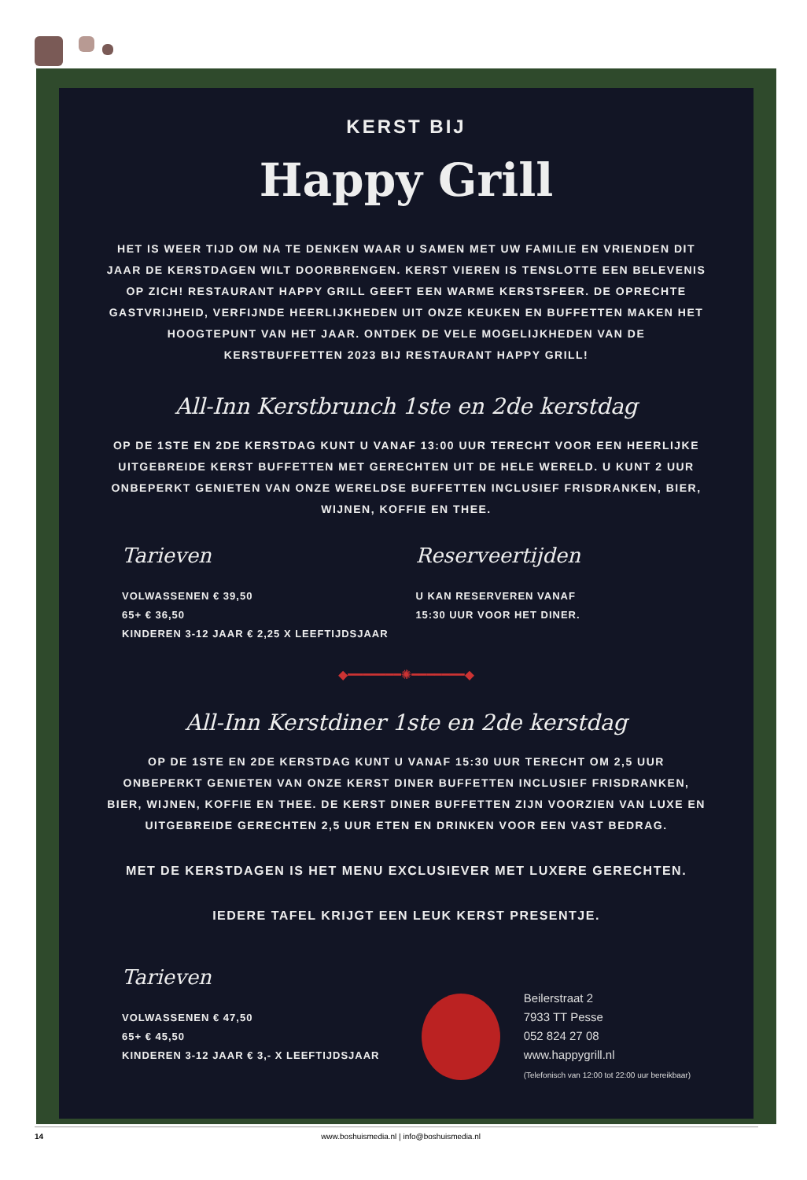KERST BIJ
Happy Grill
HET IS WEER TIJD OM NA TE DENKEN WAAR U SAMEN MET UW FAMILIE EN VRIENDEN DIT JAAR DE KERSTDAGEN WILT DOORBRENGEN. KERST VIEREN IS TENSLOTTE EEN BELEVENIS OP ZICH! RESTAURANT HAPPY GRILL GEEFT EEN WARME KERSTSFEER. DE OPRECHTE GASTVRIJHEID, VERFIJNDE HEERLIJKHEDEN UIT ONZE KEUKEN EN BUFFETTEN MAKEN HET HOOGTEPUNT VAN HET JAAR. ONTDEK DE VELE MOGELIJKHEDEN VAN DE KERSTBUFFETTEN 2023 BIJ RESTAURANT HAPPY GRILL!
All-Inn Kerstbrunch 1ste en 2de kerstdag
OP DE 1STE EN 2DE KERSTDAG KUNT U VANAF 13:00 UUR TERECHT VOOR EEN HEERLIJKE UITGEBREIDE KERST BUFFETTEN MET GERECHTEN UIT DE HELE WERELD. U KUNT 2 UUR ONBEPERKT GENIETEN VAN ONZE WERELDSE BUFFETTEN INCLUSIEF FRISDRANKEN, BIER, WIJNEN, KOFFIE EN THEE.
Tarieven
VOLWASSENEN € 39,50
65+ € 36,50
KINDEREN 3-12 JAAR € 2,25 X LEEFTIJDSJAAR
Reserveertijden
U KAN RESERVEREN VANAF
15:30 UUR VOOR HET DINER.
◆━━━━━━━✺━━━━━━━◆
All-Inn Kerstdiner 1ste en 2de kerstdag
OP DE 1STE EN 2DE KERSTDAG KUNT U VANAF 15:30 UUR TERECHT OM 2,5 UUR ONBEPERKT GENIETEN VAN ONZE KERST DINER BUFFETTEN INCLUSIEF FRISDRANKEN, BIER, WIJNEN, KOFFIE EN THEE. DE KERST DINER BUFFETTEN ZIJN VOORZIEN VAN LUXE EN UITGEBREIDE GERECHTEN 2,5 UUR ETEN EN DRINKEN VOOR EEN VAST BEDRAG.
MET DE KERSTDAGEN IS HET MENU EXCLUSIEVER MET LUXERE GERECHTEN.
IEDERE TAFEL KRIJGT EEN LEUK KERST PRESENTJE.
Tarieven
VOLWASSENEN € 47,50
65+ € 45,50
KINDEREN 3-12 JAAR € 3,- X LEEFTIJDSJAAR
Beilerstraat 2
7933 TT Pesse
052 824 27 08
www.happygrill.nl
(Telefonisch van 12:00 tot 22:00 uur bereikbaar)
14 www.boshuismedia.nl | info@boshuismedia.nl